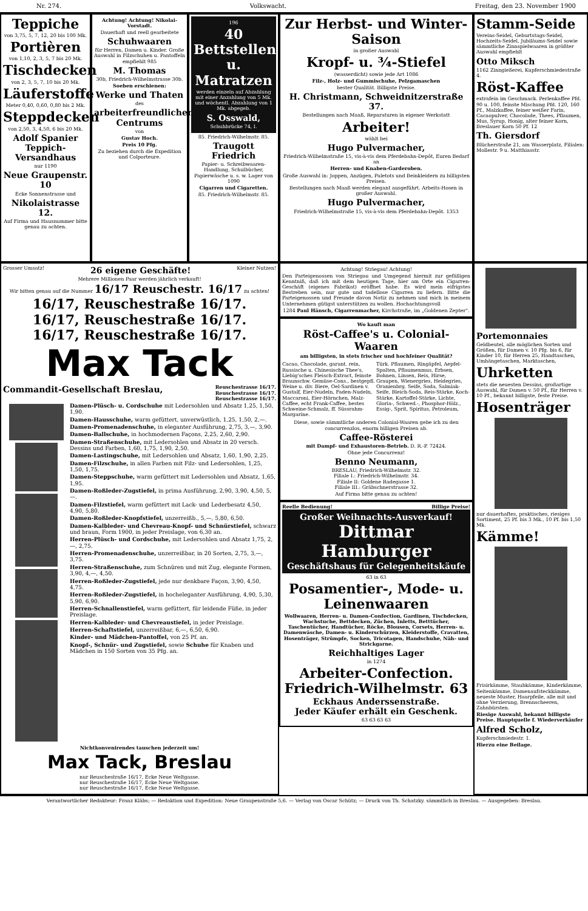Nr. 274. Volkswacht. Freitag, den 23. November 1900
Teppiche
von 3,75, 5, 7, 12, 20 bis 100 Mk.
Portièren
von 1,10, 2, 3, 5, 7 bis 20 Mk.
Tischdecken
von 2, 3, 5, 7, 10 bis 20 Mk.
Läuferstoffe
Meter 0,40, 0,60, 0,80 bis 2 Mk.
Steppdecken
von 2,50, 3, 4,50, 6 bis 20 Mk.
Adolf Spanier
Teppich-Versandhaus
nur 1190
Neue Graupenstr. 10
Ecke Sonnenstrasse und
Nikolaistrasse 12.
Auf Firma und Hausnummer bitte genau zu achten.
Achtung! Achtung! Nikolai-Vorstadt.
Dauerhaft und reell gearbeitete
Schuhwaaren
für Herren, Damen u. Kinder. Große Auswahl in Filzschuhen u. Pantoffeln empfiehlt 985
M. Thomas
30b, Friedrich-Wilhelmstrasse 30b.
Soeben erschienen:
Werke und Thaten
des
arbeiterfreundlichen Centrums
von
Gustav Hoch.
Preis 10 Pfg.
Zu beziehen durch die Expedition und Colporteure.
196
40 Bettstellen u. Matratzen
werden einzeln auf Abzahlung mit einer Anzahlung von 5 Mk. und wöchentl. Abzahlung von 1 Mk. abgegeb.
S. Osswald,
Schuhbrücke 74, I.
85. Friedrich-Wilhelmstr. 85.
Traugott Friedrich
Papier- u. Schreibwaaren-Handlung, Schulbücher, Papierwäsche u. s. w. Lager von 1090
Cigarren und Cigaretten.
85. Friedrich-Wilhelmstr. 85.
Zur Herbst- und Winter-Saison
in großer Auswahl
Kropf- u. ¾-Stiefel
(wasserdicht) sowie jede Art 1086
Filz-, Holz- und Gummischuhe, Pelzgamaschen
bester Qualität. Billigste Preise.
H. Christmann, Schweidnitzerstraße 37.
Bestellungen nach Maaß, Reparaturen in eigener Werkstatt
Arbeiter!
wählt bei
Hugo Pulvermacher,
Friedrich-Wilhelmstraße 15, vis-à-vis dem Pferdebahn-Depôt, Euren Bedarf an
Herren- und Knaben-Garderoben.
Große Auswahl in: Joppen, Anzügen, Paletots und Beinkleidern zu billigsten Preisen.
Bestellungen nach Maaß werden elegant ausgeführt. Arbeits-Hosen in großer Auswahl.
Hugo Pulvermacher,
Friedrich-Wilhelmstraße 15, vis-à-vis dem Pferdebahn-Depôt. 1353
Stamm-Seide
Vereins-Seidel, Geburtstags-Seidel, Hochzeits-Seidel, Jubiläums-Seidel sowie sämmtliche Zinnspielwaaren in größter Auswahl empfiehlt
Otto Miksch
1162 Zinngießerei, Kupferschmiedestraße 4.
Röst-Kaffee
extrafein im Geschmack. Perlenkaffee Pfd. 90 u. 100, feinste Mischung Pfd. 120, 160 Pf., Malzkaffee, feiner weißer Farin, Cacaopulver, Chocolade, Thees, Pflaumen, Mus, Syrup, Honig, alter feiner Korn, Breslauer Korn 50 Pf. 12
Th. Giersdorf
Blücherstraße 21, am Wasserplatz, Filialen: Mollestr. 9 u. Matthiasstr.
Grosser Umsatz! 26 eigene Geschäfte! Kleiner Nutzen!
Mehrere Millionen Paar werden jährlich verkauft!
Wir bitten genau auf die Nummer 16/17 Reuschestr. 16/17 zu achten!
16/17, Reuschestraße 16/17.
16/17, Reuschestraße 16/17.
16/17, Reuschestraße 16/17.
Max Tack
Commandit-Gesellschaft Breslau,
Reuschestrasse 16/17.
Reuschestrasse 16/17.
Reuschestrasse 16/17.
Damen-Plüsch- u. Cordschuhe mit Ledersohlen und Absatz 1,25, 1,50, 1,90.
Damen-Hausschuhe, warm gefüttert, unverwüstlich, 1,25, 1,50, 2,—.
Damen-Promenadenschuhe, in eleganter Ausführung, 2,75, 3,—, 3,90.
Damen-Ballschuhe, in hochmodernen Façons, 2,25, 2,60, 2,90.
Damen-Straßenschuhe, mit Ledersohlen und Absatz in 20 versch. Dessins und Farben, 1,60, 1,75, 1,90, 2,50.
Damen-Lastingschuhe, mit Ledersohlen und Absatz, 1,60, 1,90, 2,25.
Damen-Filzschuhe, in allen Farben mit Filz- und Ledersohlen, 1,25, 1,50, 1,75.
Damen-Steppschuhe, warm gefüttert mit Ledersohlen und Absatz, 1,65, 1,95.
Damen-Roßleder-Zugstiefel, in prima Ausführung, 2,90, 3,90, 4,50, 5,—.
Damen-Filzstiefel, warm gefüttert mit Lack- und Lederbesatz 4,50, 4,90, 5,80.
Damen-Roßleder-Knopfstiefel, unzerreißb., 5,—, 5,80, 6,50.
Damen-Kalbleder- und Chevreau-Knopf- und Schnürstiefel, schwarz und braun, Form 1900, in jeder Preislage, von 6,30 an.
Herren-Plüsch- und Cordschuhe, mit Ledersohlen und Absatz 1,75, 2,—, 2,75.
Herren-Promenadenschuhe, unzerreißbar, in 20 Sorten, 2,75, 3,—, 3,75.
Herren-Straßenschuhe, zum Schnüren und mit Zug, elegante Formen, 3,90, 4,—, 4,50.
Herren-Roßleder-Zugstiefel, jede nur denkbare Façon, 3,90, 4,50, 4,75.
Herren-Roßleder-Zugstiefel, in hocheleganter Ausführung, 4,90, 5,30, 5,90, 6,90.
Herren-Schnallenstiefel, warm gefüttert, für leidende Füße, in jeder Preislage.
Herren-Kalbleder- und Chevreaustiefel, in jeder Preislage.
Herren-Schaftstiefel, unzerreißbar, 6,—, 6,50, 6,90.
Kinder- und Mädchen-Pantoffel, von 25 Pf. an.
Knopf-, Schnür- und Zugstiefel, sowie Schuhe für Knaben und Mädchen in 150 Sorten von 35 Pfg. an.
Nichtkonvenirendes tauschen jederzeit um!
Max Tack, Breslau
nur Reuschestraße 16/17, Ecke Neue Weltgasse.
nur Reuschestraße 16/17, Ecke Neue Weltgasse.
nur Reuschestraße 16/17, Ecke Neue Weltgasse.
Achtung! Striegau! Achtung!
Den Parteigenossen von Striegau und Umgegend hiermit zur gefälligen Kenntniß, daß ich mit dem heutigen Tage, hier am Orte ein Cigarren-Geschäft (eigenes Fabrikat) eröffnet habe. Es wird mein eifrigstes Bestreben sein, nur gute und tadellose Cigarren zu liefern. Bitte die Parteigenossen und Freunde davon Notiz zu nehmen und mich in meinem Unternehmen gütigst unterstützen zu wollen. Hochachtungsvoll
1284 Paul Hänsch, Cigarrenmacher, Kirchstraße, im „Goldenen Zepter".
Wo kauft man
Röst-Caffee's u. Colonial-Waaren
am billigsten, in stets frischer und hochfeiner Qualität?
Cacao, Chocolade, garant. rein, Russische u. Chinesische Thee's, Liebig'sches Fleisch-Extract, feinste Braunschw. Gemüse-Cons., bestgepfl. Weine u. div. Biere, Oel-Sardinen v. Gustalf, Eier-Nudeln, Faden-Nudeln, Maccaroni, Eier-Hörnchen, Malz-Caffee, echt Frank-Caffee, bestes Schweine-Schmalz, ff. Süssrahm-Margarine.
Türk. Pflaumen, Ringäpfel, Aepfel-Spalten, Pflaumenmus, Erbsen, Bohnen, Linsen, Reis, Hirse, Graupen, Wienergries, Heidegries, Oranienbrg. Seife, Soda, Salmiak-Seife, Bleich-Soda, Reis-Stärke, Koch-Stärke, Kartoffel-Stärke, Lichte, Gloria-, Schwed.-, Phosphor-Hölz., Essig-, Sprit, Spiritus, Petroleum,
Diese, sowie sämmtliche anderen Colonial-Waaren gebe ich zu den concurrenzlos, enorm billigen Preisen ab.
Caffee-Rösterei
mit Dampf- und Exhaustoren-Betrieb. D. R.-P. 72424.
Ohne jede Concurrenz!
Benno Neumann,
BRESLAU, Friedrich-Wilhelmstr. 32.
Filiale I.: Friedrich-Wilhelmstr. 34.
Filiale II: Goldene Radegasse 1.
Filiale III.: Gräbschnerstrasse 32.
Auf Firma bitte genau zu achten!
Reelle Bedienung! Billige Preise!
Großer Weihnachts-Ausverkauf!
Dittmar Hamburger
Geschäftshaus für Gelegenheitskäufe
63 in 63
Posamentier-, Mode- u. Leinenwaaren
Wollwaaren, Herren- u. Damen-Confection, Gardinen, Tischdecken, Wachstuche, Bettdecken, Züchen, Inletts, Betttücher, Taschentücher, Handtücher, Röcke, Blousen, Corsets, Herren- u. Damenwäsche, Damen- u. Kinderschürzen, Kleiderstoffe, Cravatten, Hosenträger, Strümpfe, Socken, Tricotagen, Handschuhe, Näh- und Strickgarne.
Reichhaltiges Lager
in 1274
Arbeiter-Confection.
Friedrich-Wilhelmstr. 63
Eckhaus Anderssenstraße.
Jeder Käufer erhält ein Geschenk.
63 63 63 63
Portemonnaies
Geldbeutel, alle möglichen Sorten und Größen, für Damen v. 10 Pfg. bis 6, für Kinder 10, für Herren 25, Handtaschen, Umhängetaschen, Marktaschen,
Uhrketten
stets die neuesten Dessins, großartige Auswahl, für Damen v. 50 Pf., für Herren v. 10 Pf., bekannt billigste, feste Preise.
Hosenträger
nur dauerhaftes, praktisches, riesiges Sortiment, 25 Pf. bis 3 Mk., 10 Pf. bis 1,50 Mk.
Kämme!
Frisirkämme, Staubkämme, Kinderkämme, Seitenkämme, Damenaufsteckkämme, neueste Muster, Haarpfeile, alle mit und ohne Verzierung, Brennscheeren, Zahnbürsten.
Riesige Auswahl, bekannt billigste Preise. Hauptquelle f. Wiederverkäufer
Alfred Scholz,
Kupferschmiedestr. 1.
Hierzu eine Beilage.
Verantwortlicher Redakteur: Franz Kläbs; — Redaktion und Expedition: Neue Graupenstraße 5,6. — Verlag von Oscar Schütz; — Druck von Th. Schatzky. sämmtlich in Breslau. — Ausgegeben: Breslau.